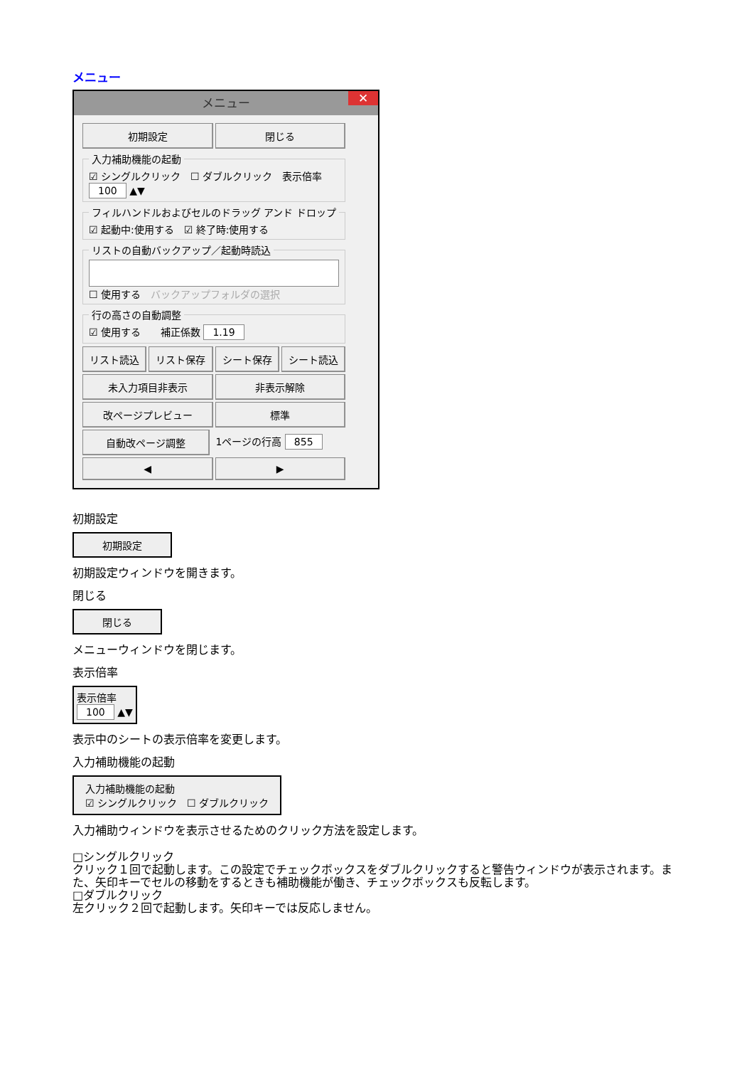メニュー
メニュー ✕
初期設定 閉じる
入力補助機能の起動 ☑ シングルクリック　☐ ダブルクリック　表示倍率 100 ▲▼ フィルハンドルおよびセルのドラッグ アンド ドロップ ☑ 起動中:使用する　☑ 終了時:使用する リストの自動バックアップ／起動時読込
☐ 使用する　バックアップフォルダの選択 行の高さの自動調整 ☑ 使用する　　補正係数 1.19
リスト読込 リスト保存 シート保存 シート読込
未入力項目非表示 非表示解除
改ページプレビュー 標準
自動改ページ調整 1ページの行高 855
◀ ▶
初期設定
初期設定
初期設定ウィンドウを開きます。
閉じる
閉じる
メニューウィンドウを閉じます。
表示倍率
表示倍率
100 ▲▼
表示中のシートの表示倍率を変更します。
入力補助機能の起動
入力補助機能の起動
☑ シングルクリック　☐ ダブルクリック
入力補助ウィンドウを表示させるためのクリック方法を設定します。
□シングルクリック
クリック１回で起動します。この設定でチェックボックスをダブルクリックすると警告ウィンドウが表示されます。また、矢印キーでセルの移動をするときも補助機能が働き、チェックボックスも反転します。
□ダブルクリック
左クリック２回で起動します。矢印キーでは反応しません。